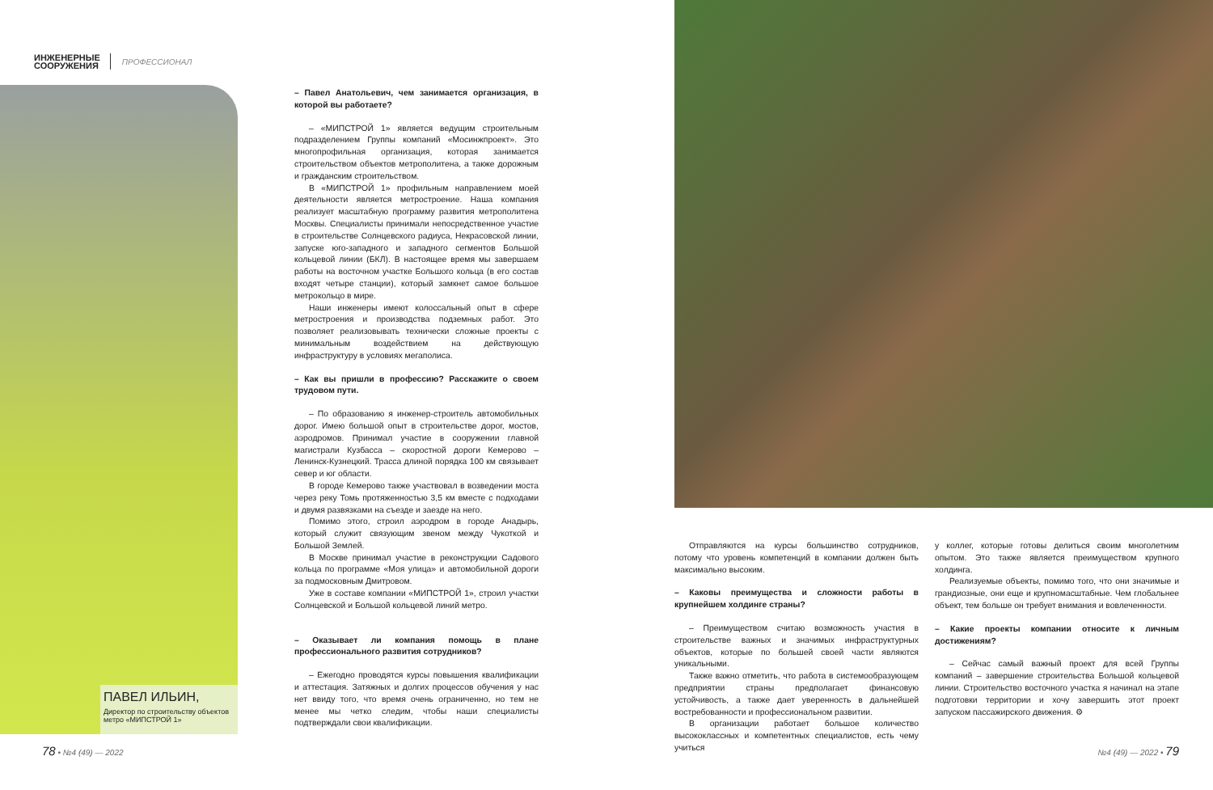ИНЖЕНЕРНЫЕ
СООРУЖЕНИЯ
ПРОФЕССИОНАЛ
ПАВЕЛ ИЛЬИН,
Директор по строительству объектов метро «МИПСТРОЙ 1»
– Павел Анатольевич, чем занимается организация, в которой вы работаете?
– «МИПСТРОЙ 1» является ведущим строительным подразделением Группы компаний «Мосинжпроект». Это многопрофильная организация, которая занимается строительством объектов метрополитена, а также дорожным и гражданским строительством.
В «МИПСТРОЙ 1» профильным направлением моей деятельности является метростроение. Наша компания реализует масштабную программу развития метрополитена Москвы. Специалисты принимали непосредственное участие в строительстве Солнцевского радиуса, Некрасовской линии, запуске юго-западного и западного сегментов Большой кольцевой линии (БКЛ). В настоящее время мы завершаем работы на восточном участке Большого кольца (в его состав входят четыре станции), который замкнет самое большое метрокольцо в мире.
Наши инженеры имеют колоссальный опыт в сфере метростроения и производства подземных работ. Это позволяет реализовывать технически сложные проекты с минимальным воздействием на действующую инфраструктуру в условиях мегаполиса.
– Как вы пришли в профессию? Расскажите о своем трудовом пути.
– По образованию я инженер-строитель автомобильных дорог. Имею большой опыт в строительстве дорог, мостов, аэродромов. Принимал участие в сооружении главной магистрали Кузбасса – скоростной дороги Кемерово – Ленинск-Кузнецкий. Трасса длиной порядка 100 км связывает север и юг области.
В городе Кемерово также участвовал в возведении моста через реку Томь протяженностью 3,5 км вместе с подходами и двумя развязками на съезде и заезде на него.
Помимо этого, строил аэродром в городе Анадырь, который служит связующим звеном между Чукоткой и Большой Землей.
В Москве принимал участие в реконструкции Садового кольца по программе «Моя улица» и автомобильной дороги за подмосковным Дмитровом.
Уже в составе компании «МИПСТРОЙ 1», строил участки Солнцевской и Большой кольцевой линий метро.
– Оказывает ли компания помощь в плане профессионального развития сотрудников?
– Ежегодно проводятся курсы повышения квалификации и аттестация. Затяжных и долгих процессов обучения у нас нет ввиду того, что время очень ограниченно, но тем не менее мы четко следим, чтобы наши специалисты подтверждали свои квалификации.
Отправляются на курсы большинство сотрудников, потому что уровень компетенций в компании должен быть максимально высоким.
– Каковы преимущества и сложности работы в крупнейшем холдинге страны?
– Преимуществом считаю возможность участия в строительстве важных и значимых инфраструктурных объектов, которые по большей своей части являются уникальными.
Также важно отметить, что работа в системообразующем предприятии страны предполагает финансовую устойчивость, а также дает уверенность в дальнейшей востребованности и профессиональном развитии.
В организации работает большое количество высококлассных и компетентных специалистов, есть чему учиться
у коллег, которые готовы делиться своим многолетним опытом. Это также является преимуществом крупного холдинга.
Реализуемые объекты, помимо того, что они значимые и грандиозные, они еще и крупномасштабные. Чем глобальнее объект, тем больше он требует внимания и вовлеченности.
– Какие проекты компании относите к личным достижениям?
– Сейчас самый важный проект для всей Группы компаний – завершение строительства Большой кольцевой линии. Строительство восточного участка я начинал на этапе подготовки территории и хочу завершить этот проект запуском пассажирского движения. ⚙
78 • №4 (49) — 2022 №4 (49) — 2022 • 79